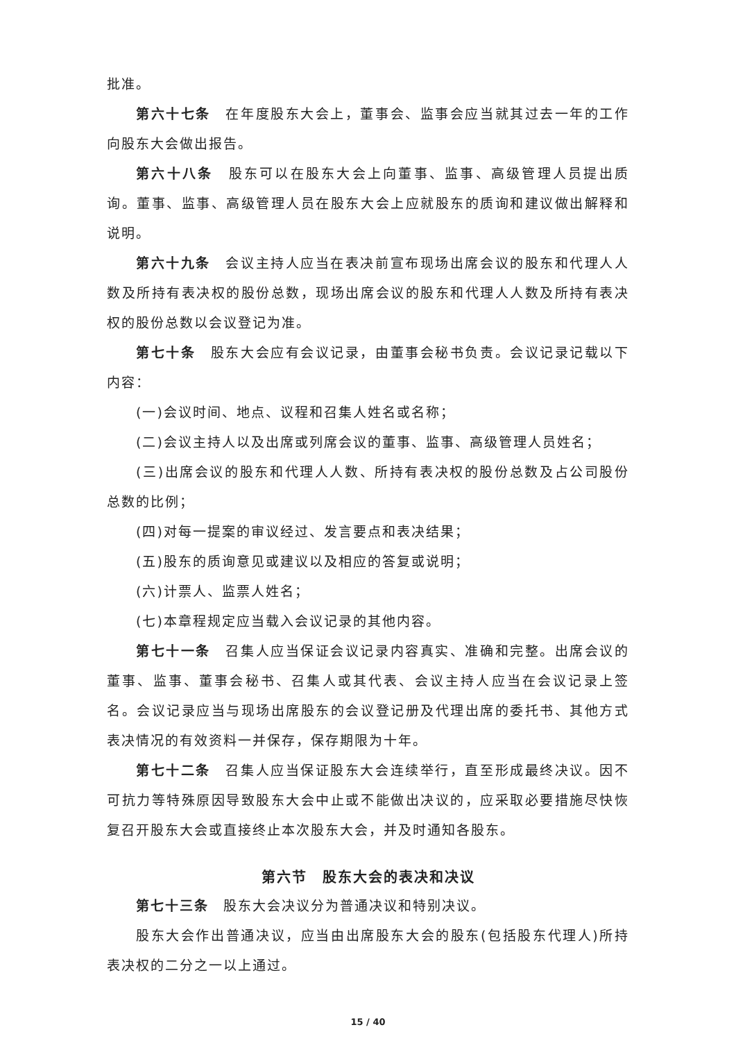批准。
第六十七条　在年度股东大会上，董事会、监事会应当就其过去一年的工作向股东大会做出报告。
第六十八条　股东可以在股东大会上向董事、监事、高级管理人员提出质询。董事、监事、高级管理人员在股东大会上应就股东的质询和建议做出解释和说明。
第六十九条　会议主持人应当在表决前宣布现场出席会议的股东和代理人人数及所持有表决权的股份总数，现场出席会议的股东和代理人人数及所持有表决权的股份总数以会议登记为准。
第七十条　股东大会应有会议记录，由董事会秘书负责。会议记录记载以下内容：
(一)会议时间、地点、议程和召集人姓名或名称；
(二)会议主持人以及出席或列席会议的董事、监事、高级管理人员姓名；
(三)出席会议的股东和代理人人数、所持有表决权的股份总数及占公司股份总数的比例；
(四)对每一提案的审议经过、发言要点和表决结果；
(五)股东的质询意见或建议以及相应的答复或说明；
(六)计票人、监票人姓名；
(七)本章程规定应当载入会议记录的其他内容。
第七十一条　召集人应当保证会议记录内容真实、准确和完整。出席会议的董事、监事、董事会秘书、召集人或其代表、会议主持人应当在会议记录上签名。会议记录应当与现场出席股东的会议登记册及代理出席的委托书、其他方式表决情况的有效资料一并保存，保存期限为十年。
第七十二条　召集人应当保证股东大会连续举行，直至形成最终决议。因不可抗力等特殊原因导致股东大会中止或不能做出决议的，应采取必要措施尽快恢复召开股东大会或直接终止本次股东大会，并及时通知各股东。
第六节　股东大会的表决和决议
第七十三条　股东大会决议分为普通决议和特别决议。
股东大会作出普通决议，应当由出席股东大会的股东(包括股东代理人)所持表决权的二分之一以上通过。
15 / 40